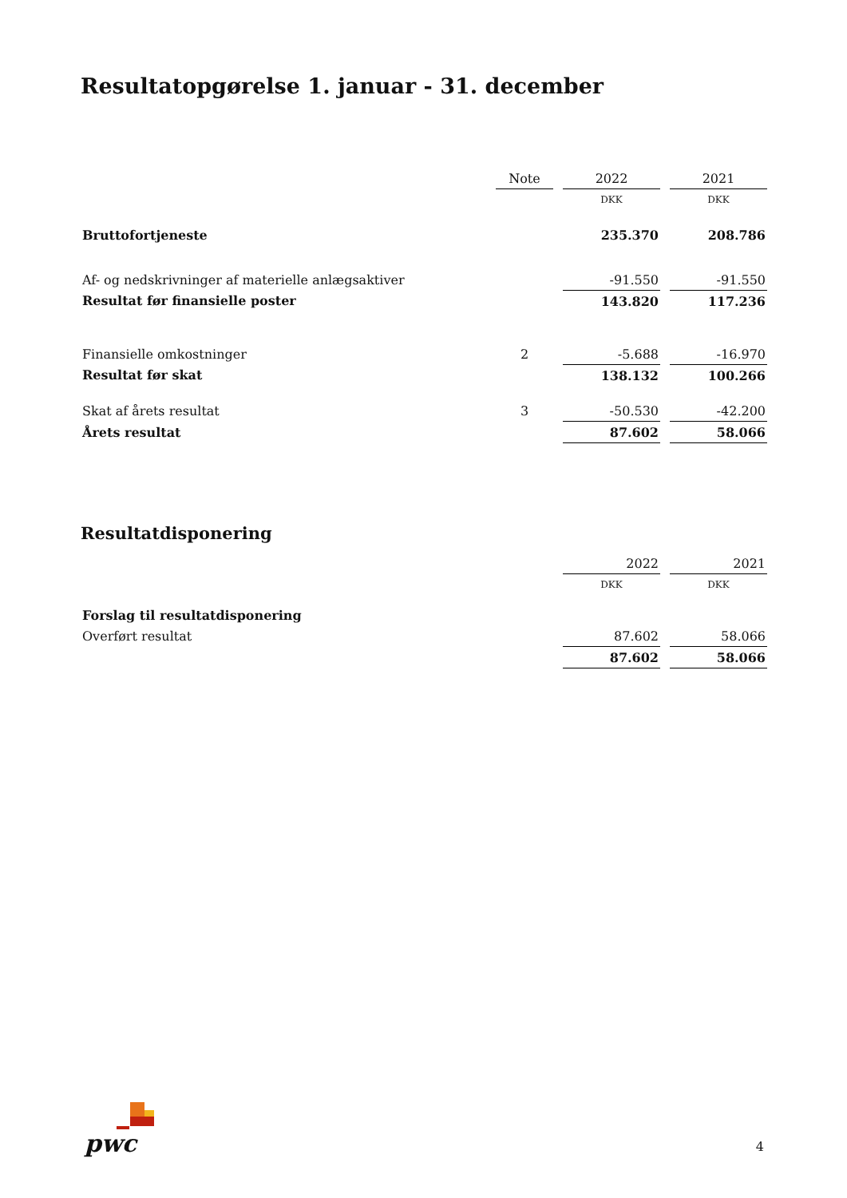Resultatopgørelse 1. januar - 31. december
| | Note | | 2022 | | 2021 |
| | | | DKK | | DKK |
| Bruttofortjeneste | | | 235.370 | | 208.786 |
| Af- og nedskrivninger af materielle anlægsaktiver | | | -91.550 | | -91.550 |
| Resultat før finansielle poster | | | 143.820 | | 117.236 |
| Finansielle omkostninger | 2 | | -5.688 | | -16.970 |
| Resultat før skat | | | 138.132 | | 100.266 |
| Skat af årets resultat | 3 | | -50.530 | | -42.200 |
| Årets resultat | | | 87.602 | | 58.066 |
Resultatdisponering
| | | 2022 | | 2021 |
| | | DKK | | DKK |
| Forslag til resultatdisponering | | | | |
| Overført resultat | | 87.602 | | 58.066 |
| | | 87.602 | | 58.066 |
pwc 4